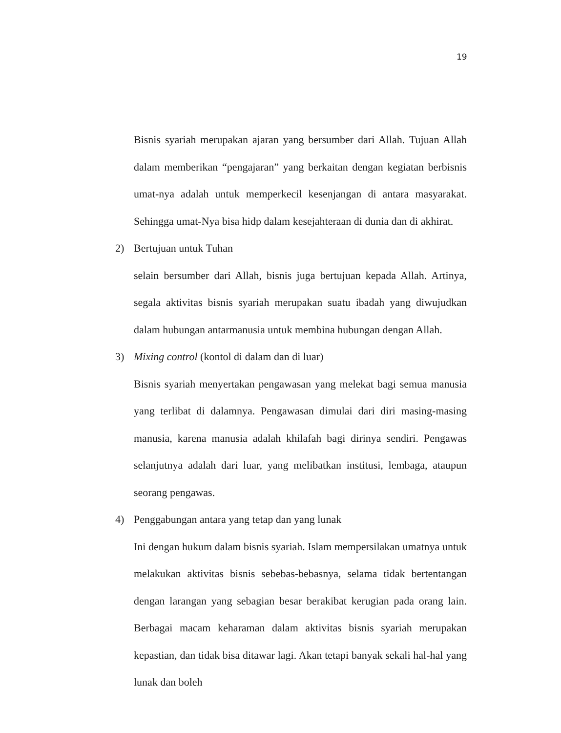19
Bisnis syariah merupakan ajaran yang bersumber dari Allah. Tujuan Allah dalam memberikan “pengajaran” yang berkaitan dengan kegiatan berbisnis umat-nya adalah untuk memperkecil kesenjangan di antara masyarakat. Sehingga umat-Nya bisa hidp dalam kesejahteraan di dunia dan di akhirat.
2) Bertujuan untuk Tuhan
selain bersumber dari Allah, bisnis juga bertujuan kepada Allah. Artinya, segala aktivitas bisnis syariah merupakan suatu ibadah yang diwujudkan dalam hubungan antarmanusia untuk membina hubungan dengan Allah.
3) Mixing control (kontol di dalam dan di luar)
Bisnis syariah menyertakan pengawasan yang melekat bagi semua manusia yang terlibat di dalamnya. Pengawasan dimulai dari diri masing-masing manusia, karena manusia adalah khilafah bagi dirinya sendiri. Pengawas selanjutnya adalah dari luar, yang melibatkan institusi, lembaga, ataupun seorang pengawas.
4) Penggabungan antara yang tetap dan yang lunak
Ini dengan hukum dalam bisnis syariah. Islam mempersilakan umatnya untuk melakukan aktivitas bisnis sebebas-bebasnya, selama tidak bertentangan dengan larangan yang sebagian besar berakibat kerugian pada orang lain. Berbagai macam keharaman dalam aktivitas bisnis syariah merupakan kepastian, dan tidak bisa ditawar lagi. Akan tetapi banyak sekali hal-hal yang lunak dan boleh